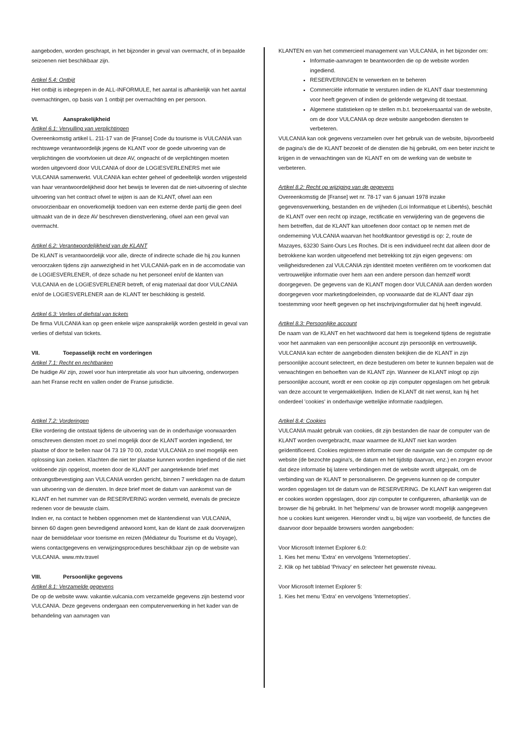aangeboden, worden geschrapt, in het bijzonder in geval van overmacht, of in bepaalde seizoenen niet beschikbaar zijn.
Artikel 5.4: Ontbijt
Het ontbijt is inbegrepen in de ALL-INFORMULE, het aantal is afhankelijk van het aantal overnachtingen, op basis van 1 ontbijt per overnachting en per persoon.
VI. Aansprakelijkheid
Artikel 6.1: Vervulling van verplichtingen
Overeenkomstig artikel L. 211-17 van de [Franse] Code du tourisme is VULCANIA van rechtswege verantwoordelijk jegens de KLANT voor de goede uitvoering van de verplichtingen die voortvloeien uit deze AV, ongeacht of de verplichtingen moeten worden uitgevoerd door VULCANIA of door de LOGIESVERLENERS met wie VULCANIA samenwerkt. VULCANIA kan echter geheel of gedeeltelijk worden vrijgesteld van haar verantwoordelijkheid door het bewijs te leveren dat de niet-uitvoering of slechte uitvoering van het contract ofwel te wijten is aan de KLANT, ofwel aan een onvoorzienbaar en onoverkomelijk toedoen van een externe derde partij die geen deel uitmaakt van de in deze AV beschreven dienstverlening, ofwel aan een geval van overmacht.
Artikel 6.2: Verantwoordelijkheid van de KLANT
De KLANT is verantwoordelijk voor alle, directe of indirecte schade die hij zou kunnen veroorzaken tijdens zijn aanwezigheid in het VULCANIA-park en in de accomodatie van de LOGIESVERLENER, of deze schade nu het personeel en/of de klanten van VULCANIA en de LOGIESVERLENER betreft, of enig materiaal dat door VULCANIA en/of de LOGIESVERLENER aan de KLANT ter beschikking is gesteld.
Artikel 6.3: Verlies of diefstal van tickets
De firma VULCANIA kan op geen enkele wijze aansprakelijk worden gesteld in geval van verlies of diefstal van tickets.
VII. Toepasselijk recht en vorderingen
Artikel 7.1: Recht en rechtbanken
De huidige AV zijn, zowel voor hun interpretatie als voor hun uitvoering, onderworpen aan het Franse recht en vallen onder de Franse jurisdictie.
Artikel 7.2: Vorderingen
Elke vordering die ontstaat tijdens de uitvoering van de in onderhavige voorwaarden omschreven diensten moet zo snel mogelijk door de KLANT worden ingediend, ter plaatse of door te bellen naar 04 73 19 70 00, zodat VULCANIA zo snel mogelijk een oplossing kan zoeken. Klachten die niet ter plaatse kunnen worden ingediend of die niet voldoende zijn opgelost, moeten door de KLANT per aangetekende brief met ontvangstbevestiging aan VULCANIA worden gericht, binnen 7 werkdagen na de datum van uitvoering van de diensten. In deze brief moet de datum van aankomst van de KLANT en het nummer van de RESERVERING worden vermeld, evenals de precieze redenen voor de bewuste claim.
Indien er, na contact te hebben opgenomen met de klantendienst van VULCANIA, binnen 60 dagen geen bevredigend antwoord komt, kan de klant de zaak doorverwijzen naar de bemiddelaar voor toerisme en reizen (Médiateur du Tourisme et du Voyage), wiens contactgegevens en verwijzingsprocedures beschikbaar zijn op de website van VULCANIA. www.mtv.travel
VIII. Persoonlijke gegevens
Artikel 8.1: Verzamelde gegevens
De op de website www. vakantie.vulcania.com verzamelde gegevens zijn bestemd voor VULCANIA. Deze gegevens ondergaan een computerverwerking in het kader van de behandeling van aanvragen van
KLANTEN en van het commercieel management van VULCANIA, in het bijzonder om:
Informatie-aanvragen te beantwoorden die op de website worden ingediend.
RESERVERINGEN te verwerken en te beheren
Commerciële informatie te versturen indien de KLANT daar toestemming voor heeft gegeven of indien de geldende wetgeving dit toestaat.
Algemene statistieken op te stellen m.b.t. bezoekersaantal van de website, om de door VULCANIA op deze website aangeboden diensten te verbeteren.
VULCANIA kan ook gegevens verzamelen over het gebruik van de website, bijvoorbeeld de pagina's die de KLANT bezoekt of de diensten die hij gebruikt, om een beter inzicht te krijgen in de verwachtingen van de KLANT en om de werking van de website te verbeteren.
Artikel 8.2: Recht op wijziging van de gegevens
Overeenkomstig de [Franse] wet nr. 78-17 van 6 januari 1978 inzake gegevensverwerking, bestanden en de vrijheden (Loi Informatique et Libertés), beschikt de KLANT over een recht op inzage, rectificatie en verwijdering van de gegevens die hem betreffen, dat de KLANT kan uitoefenen door contact op te nemen met de onderneming VULCANIA waarvan het hoofdkantoor gevestigd is op: 2, route de Mazayes, 63230 Saint-Ours Les Roches. Dit is een individueel recht dat alleen door de betrokkene kan worden uitgeoefend met betrekking tot zijn eigen gegevens: om veiligheidsredenen zal VULCANIA zijn identiteit moeten verifiëren om te voorkomen dat vertrouwelijke informatie over hem aan een andere persoon dan hemzelf wordt doorgegeven. De gegevens van de KLANT mogen door VULCANIA aan derden worden doorgegeven voor marketingdoeleinden, op voorwaarde dat de KLANT daar zijn toestemming voor heeft gegeven op het inschrijvingsformulier dat hij heeft ingevuld.
Artikel 8.3: Persoonlijke account
De naam van de KLANT en het wachtwoord dat hem is toegekend tijdens de registratie voor het aanmaken van een persoonlijke account zijn persoonlijk en vertrouwelijk. VULCANIA kan echter de aangeboden diensten bekijken die de KLANT in zijn persoonlijke account selecteert, en deze bestuderen om beter te kunnen bepalen wat de verwachtingen en behoeften van de KLANT zijn. Wanneer de KLANT inlogt op zijn persoonlijke account, wordt er een cookie op zijn computer opgeslagen om het gebruik van deze account te vergemakkelijken. Indien de KLANT dit niet wenst, kan hij het onderdeel 'cookies' in onderhavige wettelijke informatie raadplegen.
Artikel 8.4: Cookies
VULCANIA maakt gebruik van cookies, dit zijn bestanden die naar de computer van de KLANT worden overgebracht, maar waarmee de KLANT niet kan worden geïdentificeerd. Cookies registreren informatie over de navigatie van de computer op de website (de bezochte pagina's, de datum en het tijdstip daarvan, enz.) en zorgen ervoor dat deze informatie bij latere verbindingen met de website wordt uitgepakt, om de verbinding van de KLANT te personaliseren. De gegevens kunnen op de computer worden opgeslagen tot de datum van de RESERVERING. De KLANT kan weigeren dat er cookies worden opgeslagen, door zijn computer te configureren, afhankelijk van de browser die hij gebruikt. In het 'helpmenu' van de browser wordt mogelijk aangegeven hoe u cookies kunt weigeren. Hieronder vindt u, bij wijze van voorbeeld, de functies die daarvoor door bepaalde browsers worden aangeboden:
Voor Microsoft Internet Explorer 6.0:
1. Kies het menu 'Extra' en vervolgens 'Internetopties'.
2. Klik op het tabblad 'Privacy' en selecteer het gewenste niveau.
Voor Microsoft Internet Explorer 5:
1. Kies het menu 'Extra' en vervolgens 'Internetopties'.